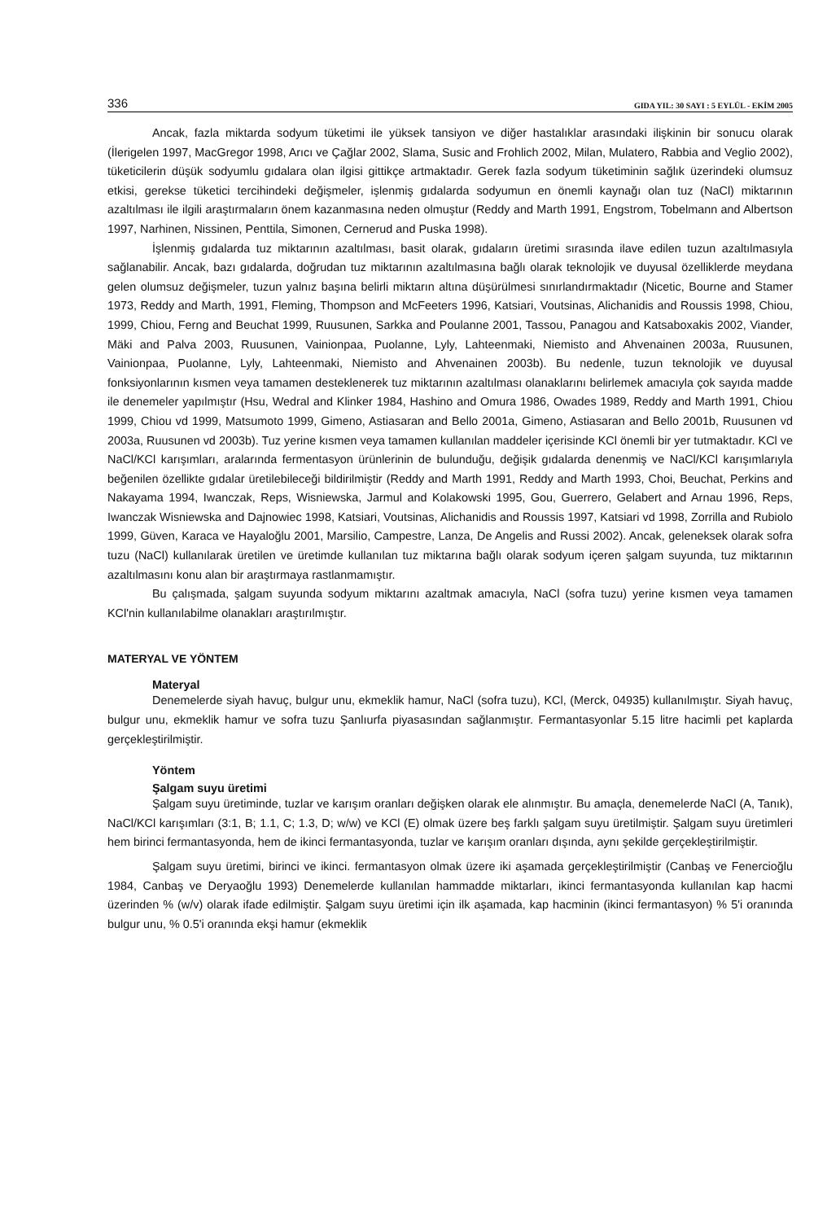336 GIDA YIL: 30 SAYI : 5 EYLÜL - EKİM 2005
Ancak, fazla miktarda sodyum tüketimi ile yüksek tansiyon ve diğer hastalıklar arasındaki ilişkinin bir sonucu olarak (İlerigelen 1997, MacGregor 1998, Arıcı ve Çağlar 2002, Slama, Susic and Frohlich 2002, Milan, Mulatero, Rabbia and Veglio 2002), tüketicilerin düşük sodyumlu gıdalara olan ilgisi gittikçe artmaktadır. Gerek fazla sodyum tüketiminin sağlık üzerindeki olumsuz etkisi, gerekse tüketici tercihindeki değişmeler, işlenmiş gıdalarda sodyumun en önemli kaynağı olan tuz (NaCl) miktarının azaltılması ile ilgili araştırmaların önem kazanmasına neden olmuştur (Reddy and Marth 1991, Engstrom, Tobelmann and Albertson 1997, Narhinen, Nissinen, Penttila, Simonen, Cernerud and Puska 1998).
İşlenmiş gıdalarda tuz miktarının azaltılması, basit olarak, gıdaların üretimi sırasında ilave edilen tuzun azaltılmasıyla sağlanabilir. Ancak, bazı gıdalarda, doğrudan tuz miktarının azaltılmasına bağlı olarak teknolojik ve duyusal özelliklerde meydana gelen olumsuz değişmeler, tuzun yalnız başına belirli miktarın altına düşürülmesi sınırlandırmaktadır (Nicetic, Bourne and Stamer 1973, Reddy and Marth, 1991, Fleming, Thompson and McFeeters 1996, Katsiari, Voutsinas, Alichanidis and Roussis 1998, Chiou, 1999, Chiou, Ferng and Beuchat 1999, Ruusunen, Sarkka and Poulanne 2001, Tassou, Panagou and Katsaboxakis 2002, Viander, Mäki and Palva 2003, Ruusunen, Vainionpaa, Puolanne, Lyly, Lahteenmaki, Niemisto and Ahvenainen 2003a, Ruusunen, Vainionpaa, Puolanne, Lyly, Lahteenmaki, Niemisto and Ahvenainen 2003b). Bu nedenle, tuzun teknolojik ve duyusal fonksiyonlarının kısmen veya tamamen desteklenerek tuz miktarının azaltılması olanaklarını belirlemek amacıyla çok sayıda madde ile denemeler yapılmıştır (Hsu, Wedral and Klinker 1984, Hashino and Omura 1986, Owades 1989, Reddy and Marth 1991, Chiou 1999, Chiou vd 1999, Matsumoto 1999, Gimeno, Astiasaran and Bello 2001a, Gimeno, Astiasaran and Bello 2001b, Ruusunen vd 2003a, Ruusunen vd 2003b). Tuz yerine kısmen veya tamamen kullanılan maddeler içerisinde KCl önemli bir yer tutmaktadır. KCl ve NaCl/KCl karışımları, aralarında fermentasyon ürünlerinin de bulunduğu, değişik gıdalarda denenmiş ve NaCl/KCl karışımlarıyla beğenilen özellikte gıdalar üretilebileceği bildirilmiştir (Reddy and Marth 1991, Reddy and Marth 1993, Choi, Beuchat, Perkins and Nakayama 1994, Iwanczak, Reps, Wisniewska, Jarmul and Kolakowski 1995, Gou, Guerrero, Gelabert and Arnau 1996, Reps, Iwanczak Wisniewska and Dajnowiec 1998, Katsiari, Voutsinas, Alichanidis and Roussis 1997, Katsiari vd 1998, Zorrilla and Rubiolo 1999, Güven, Karaca ve Hayaloğlu 2001, Marsilio, Campestre, Lanza, De Angelis and Russi 2002). Ancak, geleneksek olarak sofra tuzu (NaCl) kullanılarak üretilen ve üretimde kullanılan tuz miktarına bağlı olarak sodyum içeren şalgam suyunda, tuz miktarının azaltılmasını konu alan bir araştırmaya rastlanmamıştır.
Bu çalışmada, şalgam suyunda sodyum miktarını azaltmak amacıyla, NaCl (sofra tuzu) yerine kısmen veya tamamen KCl'nin kullanılabilme olanakları araştırılmıştır.
MATERYAL VE YÖNTEM
Materyal
Denemelerde siyah havuç, bulgur unu, ekmeklik hamur, NaCl (sofra tuzu), KCl, (Merck, 04935) kullanılmıştır. Siyah havuç, bulgur unu, ekmeklik hamur ve sofra tuzu Şanlıurfa piyasasından sağlanmıştır. Fermantasyonlar 5.15 litre hacimli pet kaplarda gerçekleştirilmiştir.
Yöntem
Şalgam suyu üretimi
Şalgam suyu üretiminde, tuzlar ve karışım oranları değişken olarak ele alınmıştır. Bu amaçla, denemelerde NaCl (A, Tanık), NaCl/KCl karışımları (3:1, B; 1.1, C; 1.3, D; w/w) ve KCl (E) olmak üzere beş farklı şalgam suyu üretilmiştir. Şalgam suyu üretimleri hem birinci fermantasyonda, hem de ikinci fermantasyonda, tuzlar ve karışım oranları dışında, aynı şekilde gerçekleştirilmiştir.
Şalgam suyu üretimi, birinci ve ikinci. fermantasyon olmak üzere iki aşamada gerçekleştirilmiştir (Canbaş ve Fenercioğlu 1984, Canbaş ve Deryaoğlu 1993) Denemelerde kullanılan hammadde miktarları, ikinci fermantasyonda kullanılan kap hacmi üzerinden % (w/v) olarak ifade edilmiştir. Şalgam suyu üretimi için ilk aşamada, kap hacminin (ikinci fermantasyon) % 5'i oranında bulgur unu, % 0.5'i oranında ekşi hamur (ekmeklik